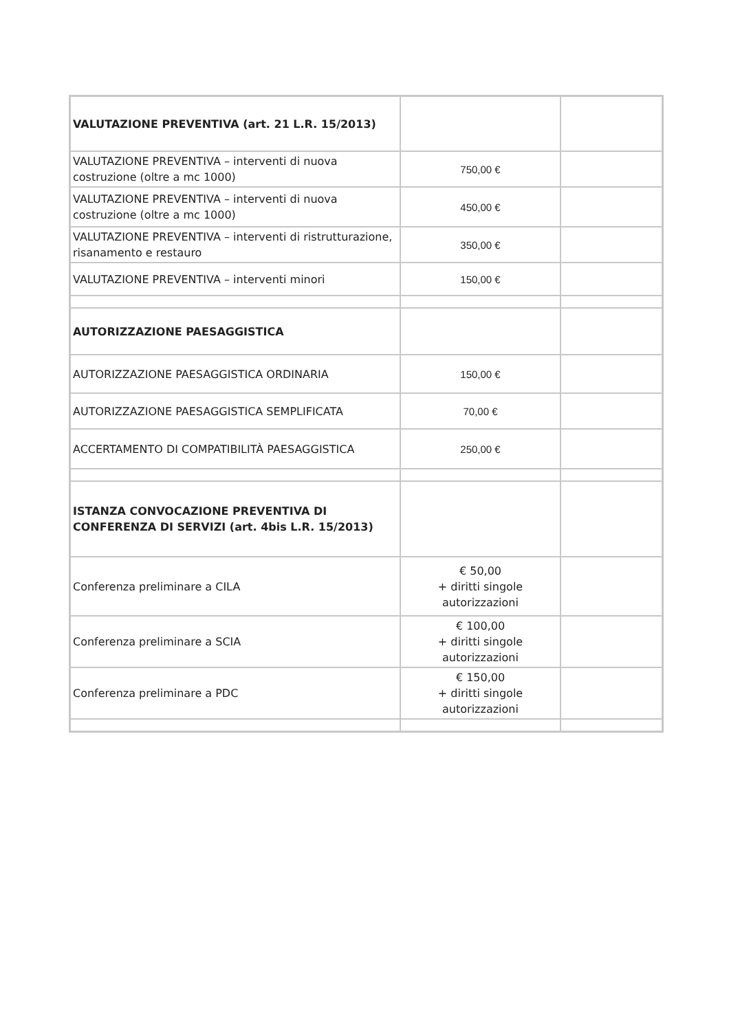| VALUTAZIONE PREVENTIVA (art. 21 L.R. 15/2013) | | |
| VALUTAZIONE PREVENTIVA – interventi di nuova costruzione (oltre a mc 1000) | 750,00 € | |
| VALUTAZIONE PREVENTIVA – interventi di nuova costruzione (oltre a mc 1000) | 450,00 € | |
| VALUTAZIONE PREVENTIVA – interventi di ristrutturazione, risanamento e restauro | 350,00 € | |
| VALUTAZIONE PREVENTIVA – interventi minori | 150,00 € | |
| AUTORIZZAZIONE PAESAGGISTICA | | |
| AUTORIZZAZIONE PAESAGGISTICA ORDINARIA | 150,00 € | |
| AUTORIZZAZIONE PAESAGGISTICA SEMPLIFICATA | 70,00 € | |
| ACCERTAMENTO DI COMPATIBILITÀ PAESAGGISTICA | 250,00 € | |
| ISTANZA CONVOCAZIONE PREVENTIVA DI CONFERENZA DI SERVIZI (art. 4bis L.R. 15/2013) | | |
| Conferenza preliminare a CILA | € 50,00 + diritti singole autorizzazioni | |
| Conferenza preliminare a SCIA | € 100,00 + diritti singole autorizzazioni | |
| Conferenza preliminare a PDC | € 150,00 + diritti singole autorizzazioni | |